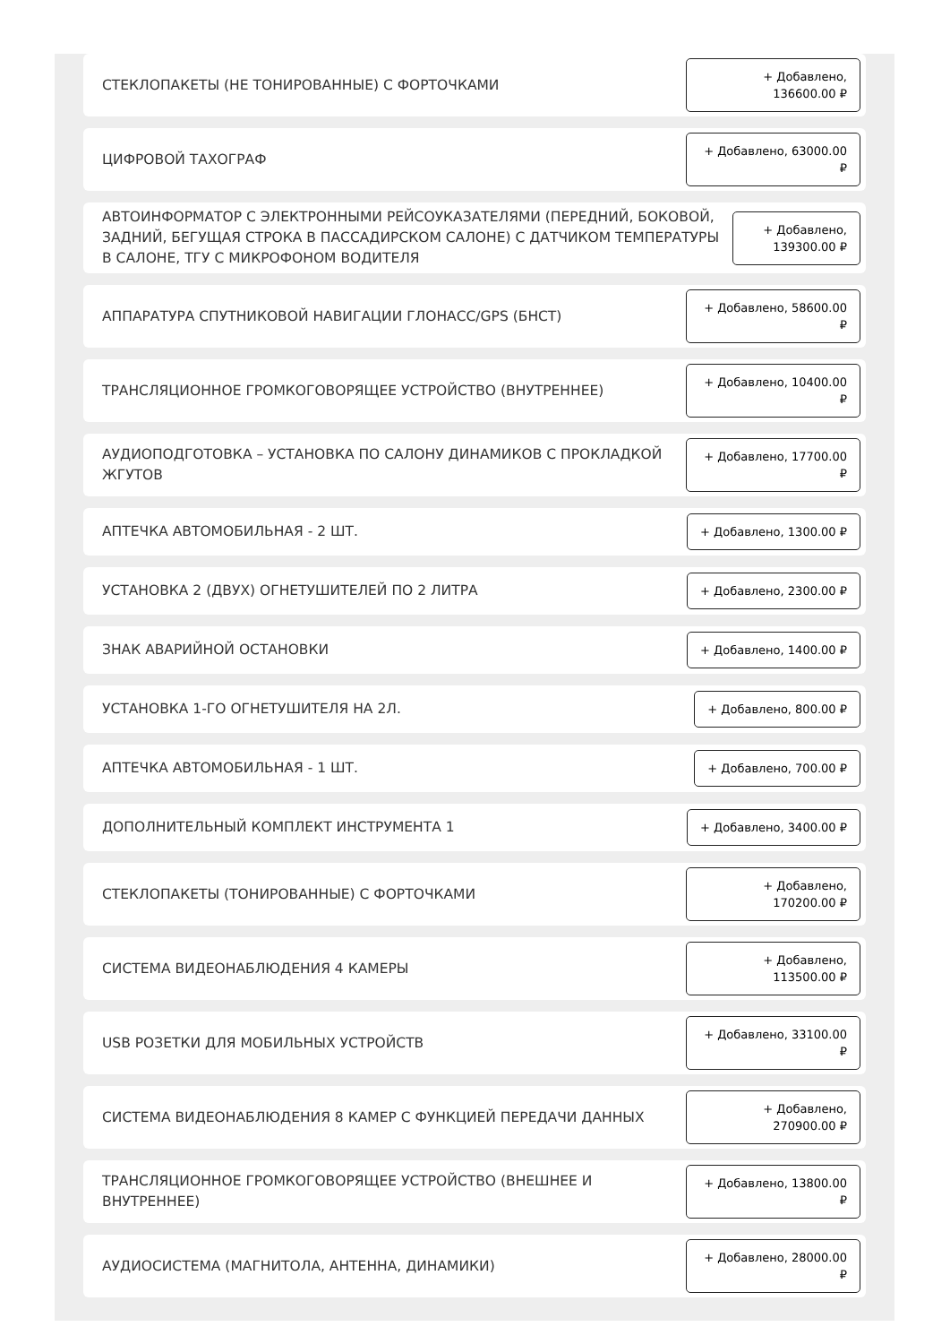СТЕКЛОПАКЕТЫ (НЕ ТОНИРОВАННЫЕ) С ФОРТОЧКАМИ
+ Добавлено, 136600.00 ₽
ЦИФРОВОЙ ТАХОГРАФ
+ Добавлено, 63000.00 ₽
АВТОИНФОРМАТОР С ЭЛЕКТРОННЫМИ РЕЙСОУКАЗАТЕЛЯМИ (ПЕРЕДНИЙ, БОКОВОЙ, ЗАДНИЙ, БЕГУЩАЯ СТРОКА В ПАССАДИРСКОМ САЛОНЕ) С ДАТЧИКОМ ТЕМПЕРАТУРЫ В САЛОНЕ, ТГУ С МИКРОФОНОМ ВОДИТЕЛЯ
+ Добавлено, 139300.00 ₽
АППАРАТУРА СПУТНИКОВОЙ НАВИГАЦИИ ГЛОНАСС/GPS (БНСТ)
+ Добавлено, 58600.00 ₽
ТРАНСЛЯЦИОННОЕ ГРОМКОГОВОРЯЩЕЕ УСТРОЙСТВО (ВНУТРЕННЕЕ)
+ Добавлено, 10400.00 ₽
АУДИОПОДГОТОВКА – УСТАНОВКА ПО САЛОНУ ДИНАМИКОВ С ПРОКЛАДКОЙ ЖГУТОВ
+ Добавлено, 17700.00 ₽
АПТЕЧКА АВТОМОБИЛЬНАЯ - 2 ШТ.
+ Добавлено, 1300.00 ₽
УСТАНОВКА 2 (ДВУХ) ОГНЕТУШИТЕЛЕЙ ПО 2 ЛИТРА
+ Добавлено, 2300.00 ₽
ЗНАК АВАРИЙНОЙ ОСТАНОВКИ
+ Добавлено, 1400.00 ₽
УСТАНОВКА 1-ГО ОГНЕТУШИТЕЛЯ НА 2Л.
+ Добавлено, 800.00 ₽
АПТЕЧКА АВТОМОБИЛЬНАЯ - 1 ШТ.
+ Добавлено, 700.00 ₽
ДОПОЛНИТЕЛЬНЫЙ КОМПЛЕКТ ИНСТРУМЕНТА 1
+ Добавлено, 3400.00 ₽
СТЕКЛОПАКЕТЫ (ТОНИРОВАННЫЕ) С ФОРТОЧКАМИ
+ Добавлено, 170200.00 ₽
СИСТЕМА ВИДЕОНАБЛЮДЕНИЯ 4 КАМЕРЫ
+ Добавлено, 113500.00 ₽
USB РОЗЕТКИ ДЛЯ МОБИЛЬНЫХ УСТРОЙСТВ
+ Добавлено, 33100.00 ₽
СИСТЕМА ВИДЕОНАБЛЮДЕНИЯ 8 КАМЕР С ФУНКЦИЕЙ ПЕРЕДАЧИ ДАННЫХ
+ Добавлено, 270900.00 ₽
ТРАНСЛЯЦИОННОЕ ГРОМКОГОВОРЯЩЕЕ УСТРОЙСТВО (ВНЕШНЕЕ И ВНУТРЕННЕЕ)
+ Добавлено, 13800.00 ₽
АУДИОСИСТЕМА (МАГНИТОЛА, АНТЕННА, ДИНАМИКИ)
+ Добавлено, 28000.00 ₽